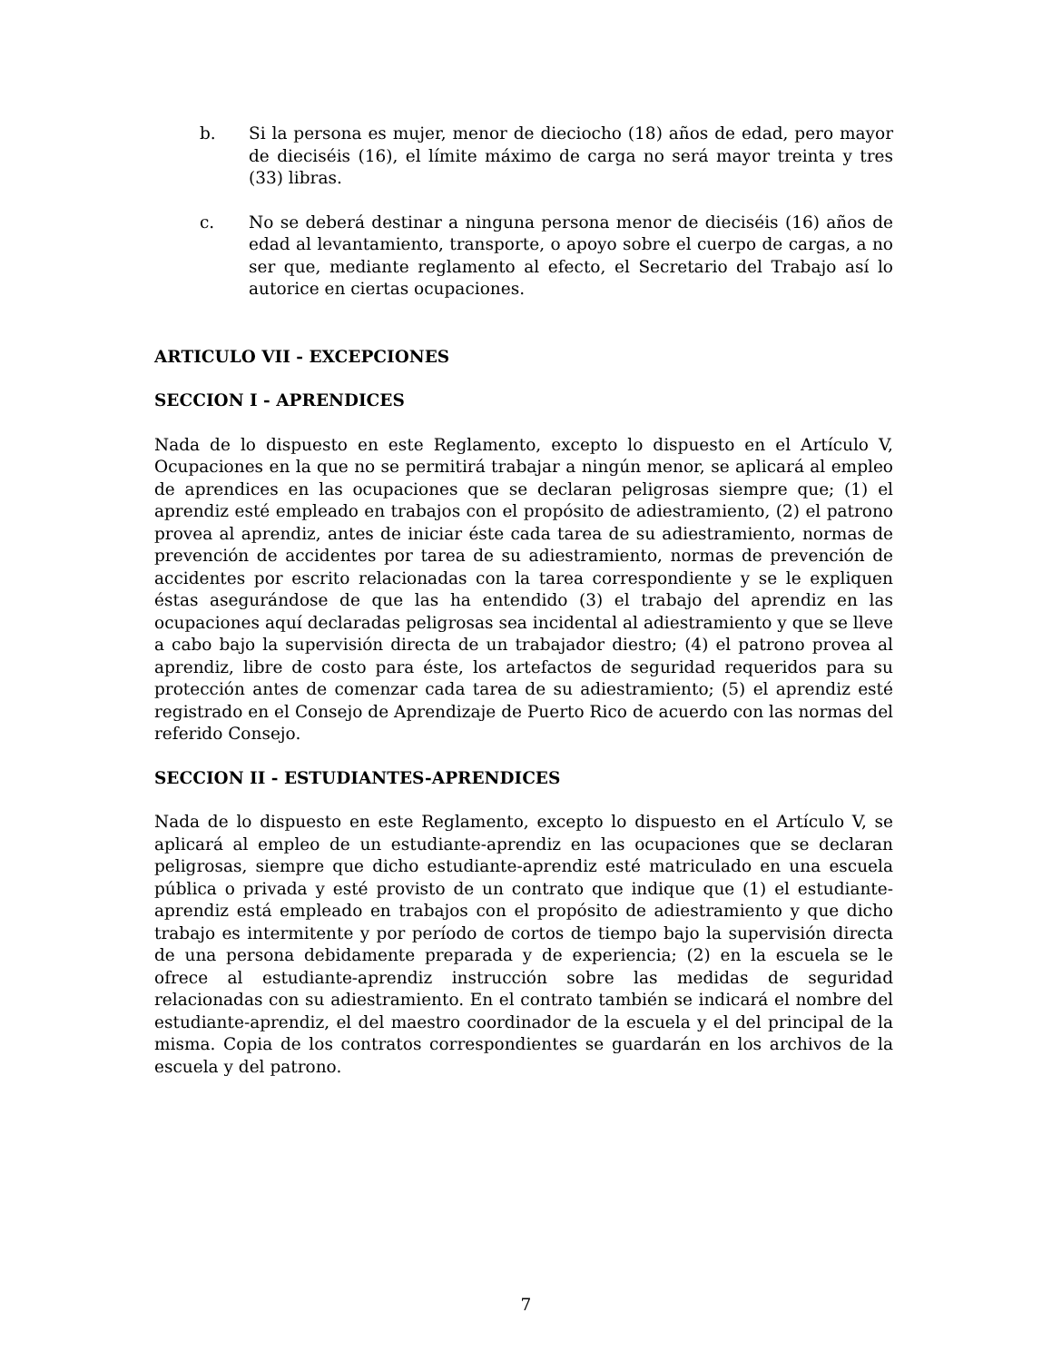b. Si la persona es mujer, menor de dieciocho (18) años de edad, pero mayor de dieciséis (16), el límite máximo de carga no será mayor treinta y tres (33) libras.
c. No se deberá destinar a ninguna persona menor de dieciséis (16) años de edad al levantamiento, transporte, o apoyo sobre el cuerpo de cargas, a no ser que, mediante reglamento al efecto, el Secretario del Trabajo así lo autorice en ciertas ocupaciones.
ARTICULO VII - EXCEPCIONES
SECCION I - APRENDICES
Nada de lo dispuesto en este Reglamento, excepto lo dispuesto en el Artículo V, Ocupaciones en la que no se permitirá trabajar a ningún menor, se aplicará al empleo de aprendices en las ocupaciones que se declaran peligrosas siempre que; (1) el aprendiz esté empleado en trabajos con el propósito de adiestramiento, (2) el patrono provea al aprendiz, antes de iniciar éste cada tarea de su adiestramiento, normas de prevención de accidentes por tarea de su adiestramiento, normas de prevención de accidentes por escrito relacionadas con la tarea correspondiente y se le expliquen éstas asegurándose de que las ha entendido (3) el trabajo del aprendiz en las ocupaciones aquí declaradas peligrosas sea incidental al adiestramiento y que se lleve a cabo bajo la supervisión directa de un trabajador diestro; (4) el patrono provea al aprendiz, libre de costo para éste, los artefactos de seguridad requeridos para su protección antes de comenzar cada tarea de su adiestramiento; (5) el aprendiz esté registrado en el Consejo de Aprendizaje de Puerto Rico de acuerdo con las normas del referido Consejo.
SECCION II - ESTUDIANTES-APRENDICES
Nada de lo dispuesto en este Reglamento, excepto lo dispuesto en el Artículo V, se aplicará al empleo de un estudiante-aprendiz en las ocupaciones que se declaran peligrosas, siempre que dicho estudiante-aprendiz esté matriculado en una escuela pública o privada y esté provisto de un contrato que indique que (1) el estudiante-aprendiz está empleado en trabajos con el propósito de adiestramiento y que dicho trabajo es intermitente y por período de cortos de tiempo bajo la supervisión directa de una persona debidamente preparada y de experiencia; (2) en la escuela se le ofrece al estudiante-aprendiz instrucción sobre las medidas de seguridad relacionadas con su adiestramiento. En el contrato también se indicará el nombre del estudiante-aprendiz, el del maestro coordinador de la escuela y el del principal de la misma. Copia de los contratos correspondientes se guardarán en los archivos de la escuela y del patrono.
7